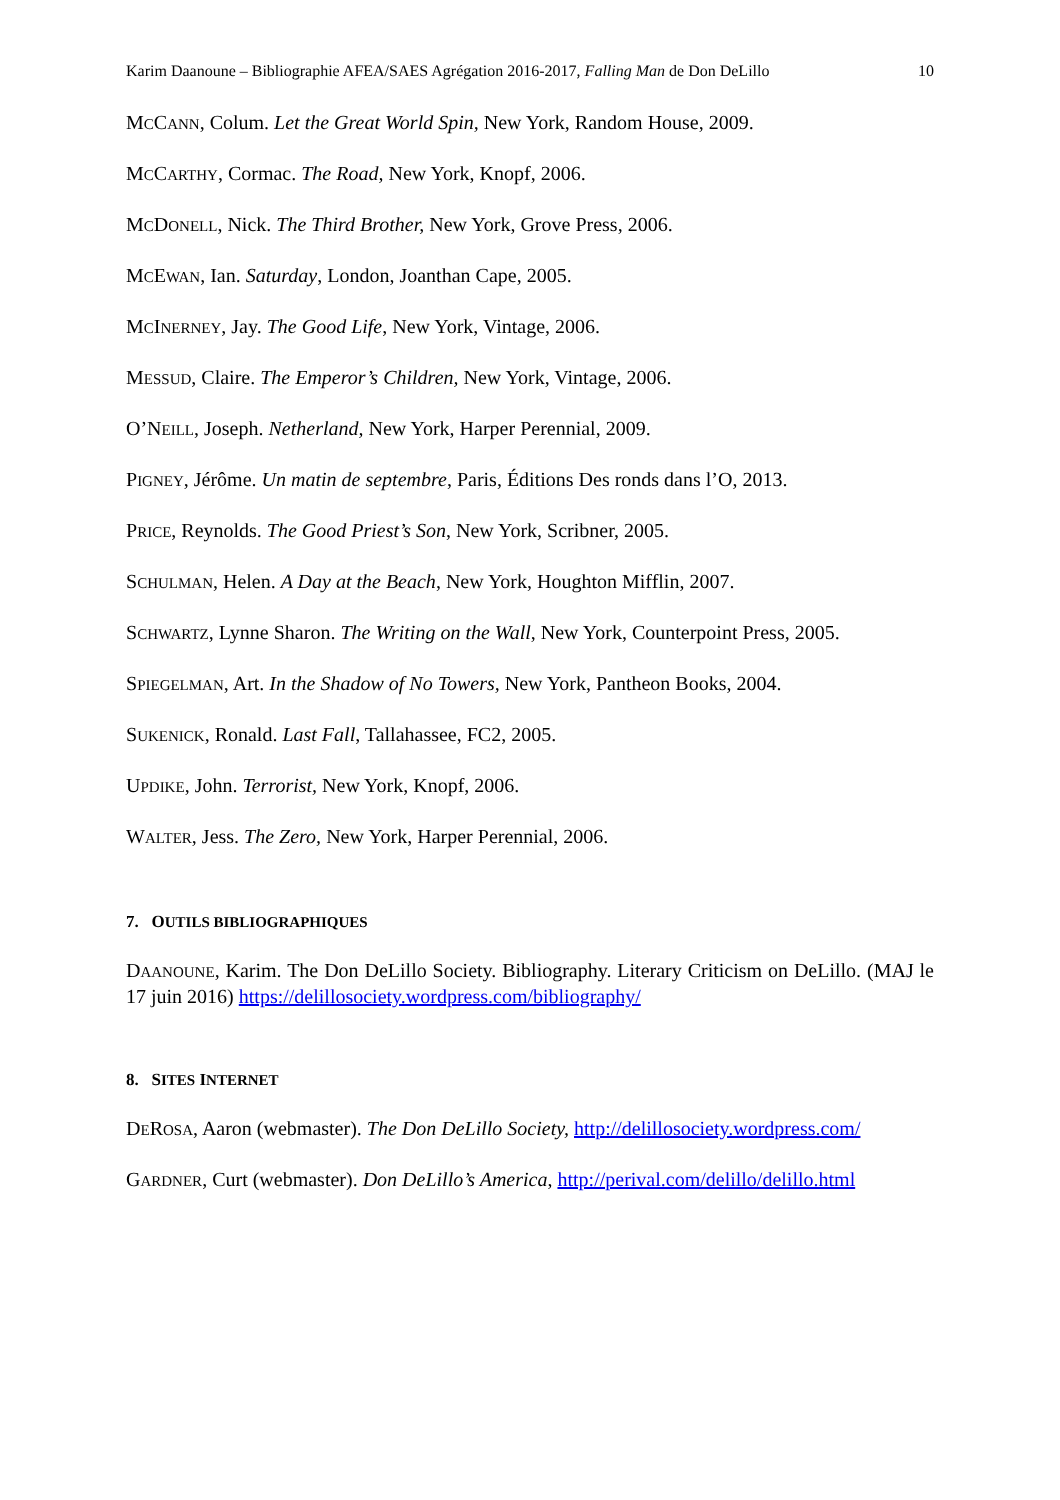Karim Daanoune – Bibliographie AFEA/SAES Agrégation 2016-2017, Falling Man de Don DeLillo 10
MCCANN, Colum. Let the Great World Spin, New York, Random House, 2009.
MCCARTHY, Cormac. The Road, New York, Knopf, 2006.
MCDONELL, Nick. The Third Brother, New York, Grove Press, 2006.
MCEWAN, Ian. Saturday, London, Joanthan Cape, 2005.
MCINERNEY, Jay. The Good Life, New York, Vintage, 2006.
MESSUD, Claire. The Emperor’s Children, New York, Vintage, 2006.
O’NEILL, Joseph. Netherland, New York, Harper Perennial, 2009.
PIGNEY, Jérôme. Un matin de septembre, Paris, Éditions Des ronds dans l’O, 2013.
PRICE, Reynolds. The Good Priest’s Son, New York, Scribner, 2005.
SCHULMAN, Helen. A Day at the Beach, New York, Houghton Mifflin, 2007.
SCHWARTZ, Lynne Sharon. The Writing on the Wall, New York, Counterpoint Press, 2005.
SPIEGELMAN, Art. In the Shadow of No Towers, New York, Pantheon Books, 2004.
SUKENICK, Ronald. Last Fall, Tallahassee, FC2, 2005.
UPDIKE, John. Terrorist, New York, Knopf, 2006.
WALTER, Jess. The Zero, New York, Harper Perennial, 2006.
7. OUTILS BIBLIOGRAPHIQUES
DAANOUNE, Karim. The Don DeLillo Society. Bibliography. Literary Criticism on DeLillo. (MAJ le 17 juin 2016) https://delillosociety.wordpress.com/bibliography/
8. SITES INTERNET
DEROSA, Aaron (webmaster). The Don DeLillo Society, http://delillosociety.wordpress.com/
GARDNER, Curt (webmaster). Don DeLillo’s America, http://perival.com/delillo/delillo.html